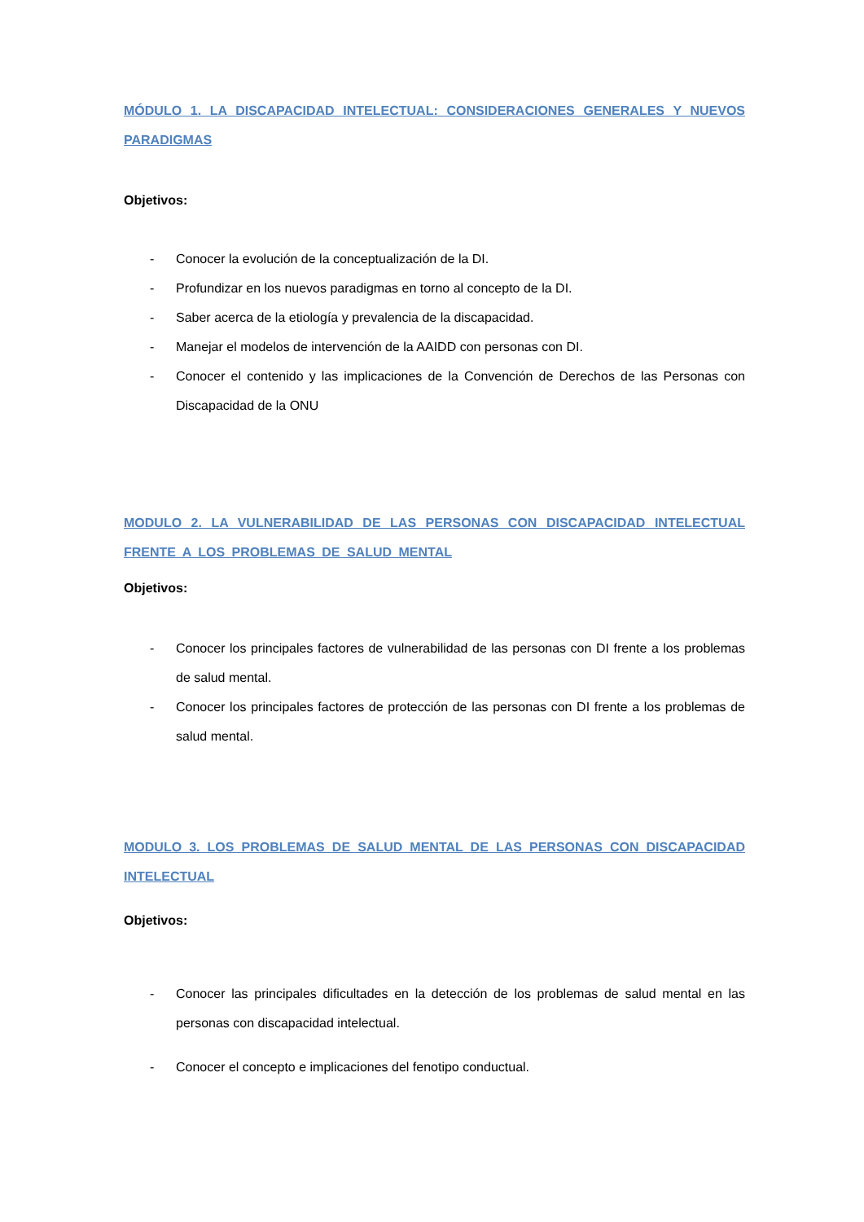MÓDULO 1. LA DISCAPACIDAD INTELECTUAL: CONSIDERACIONES GENERALES Y NUEVOS PARADIGMAS
Objetivos:
- Conocer la evolución de la conceptualización de la DI.
- Profundizar en los nuevos paradigmas en torno al concepto de la DI.
- Saber acerca de la etiología y prevalencia de la discapacidad.
- Manejar el modelos de intervención de la AAIDD con personas con DI.
- Conocer el contenido y las implicaciones de la Convención de Derechos de las Personas con Discapacidad de la ONU
MODULO 2. LA VULNERABILIDAD DE LAS PERSONAS CON DISCAPACIDAD INTELECTUAL FRENTE A LOS PROBLEMAS DE SALUD MENTAL
Objetivos:
- Conocer los principales factores de vulnerabilidad de las personas con DI frente a los problemas de salud mental.
- Conocer los principales factores de protección de las personas con DI frente a los problemas de salud mental.
MODULO 3. LOS PROBLEMAS DE SALUD MENTAL DE LAS PERSONAS CON DISCAPACIDAD INTELECTUAL
Objetivos:
- Conocer las principales dificultades en la detección de los problemas de salud mental en las personas con discapacidad intelectual.
- Conocer el concepto e implicaciones del fenotipo conductual.